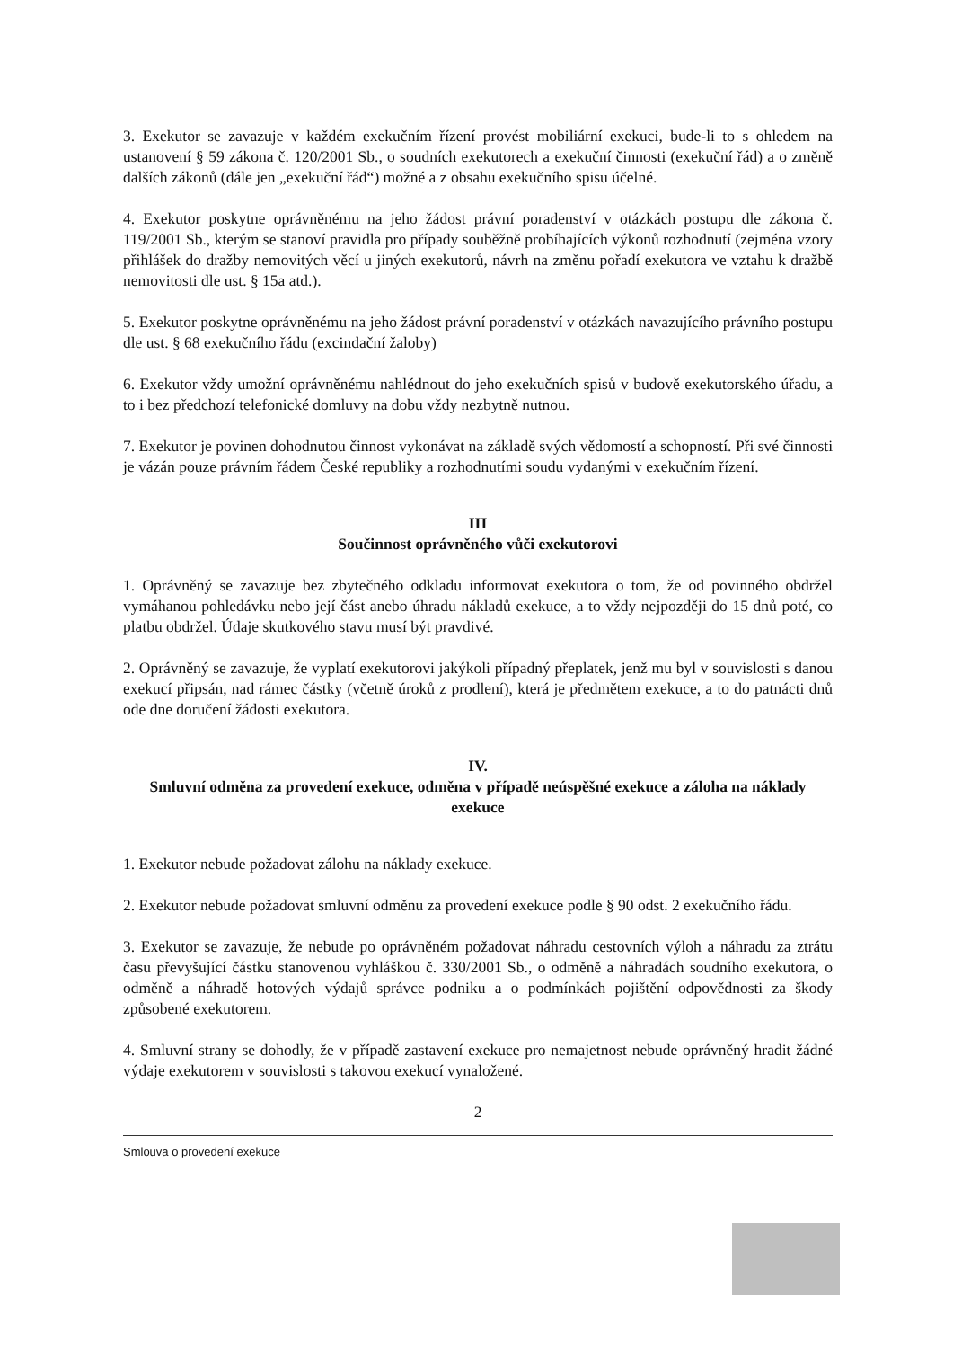3. Exekutor se zavazuje v každém exekučním řízení provést mobiliární exekuci, bude-li to s ohledem na ustanovení § 59 zákona č. 120/2001 Sb., o soudních exekutorech a exekuční činnosti (exekuční řád) a o změně dalších zákonů (dále jen „exekuční řád“) možné a z obsahu exekučního spisu účelné.
4. Exekutor poskytne oprávněnému na jeho žádost právní poradenství v otázkách postupu dle zákona č. 119/2001 Sb., kterým se stanoví pravidla pro případy souběžně probíhajících výkonů rozhodnutí (zejména vzory přihlášek do dražby nemovitých věcí u jiných exekutorů, návrh na změnu pořadí exekutora ve vztahu k dražbě nemovitosti dle ust. § 15a atd.).
5. Exekutor poskytne oprávněnému na jeho žádost právní poradenství v otázkách navazujícího právního postupu dle ust. § 68 exekučního řádu (excindační žaloby)
6. Exekutor vždy umožní oprávněnému nahlédnout do jeho exekučních spisů v budově exekutorského úřadu, a to i bez předchozí telefonické domluvy na dobu vždy nezbytně nutnou.
7. Exekutor je povinen dohodnutou činnost vykonávat na základě svých vědomostí a schopností. Při své činnosti je vázán pouze právním řádem České republiky a rozhodnutími soudu vydanými v exekučním řízení.
III
Součinnost oprávněného vůči exekutorovi
1. Oprávněný se zavazuje bez zbytečného odkladu informovat exekutora o tom, že od povinného obdržel vymáhanou pohledávku nebo její část anebo úhradu nákladů exekuce, a to vždy nejpozději do 15 dnů poté, co platbu obdržel. Údaje skutkového stavu musí být pravdivé.
2. Oprávněný se zavazuje, že vyplatí exekutorovi jakýkoli případný přeplatek, jenž mu byl v souvislosti s danou exekucí připsán, nad rámec částky (včetně úroků z prodlení), která je předmětem exekuce, a to do patnácti dnů ode dne doručení žádosti exekutora.
IV.
Smluvní odměna za provedení exekuce, odměna v případě neúspěšné exekuce a záloha na náklady exekuce
1. Exekutor nebude požadovat zálohu na náklady exekuce.
2. Exekutor nebude požadovat smluvní odměnu za provedení exekuce podle § 90 odst. 2 exekučního řádu.
3. Exekutor se zavazuje, že nebude po oprávněném požadovat náhradu cestovních výloh a náhradu za ztrátu času převyšující částku stanovenou vyhláškou č. 330/2001 Sb., o odměně a náhradách soudního exekutora, o odměně a náhradě hotových výdajů správce podniku a o podmínkách pojištění odpovědnosti za škody způsobené exekutorem.
4. Smluvní strany se dohodly, že v případě zastavení exekuce pro nemajetnost nebude oprávněný hradit žádné výdaje exekutorem v souvislosti s takovou exekucí vynaložené.
2
Smlouva o provedení exekuce